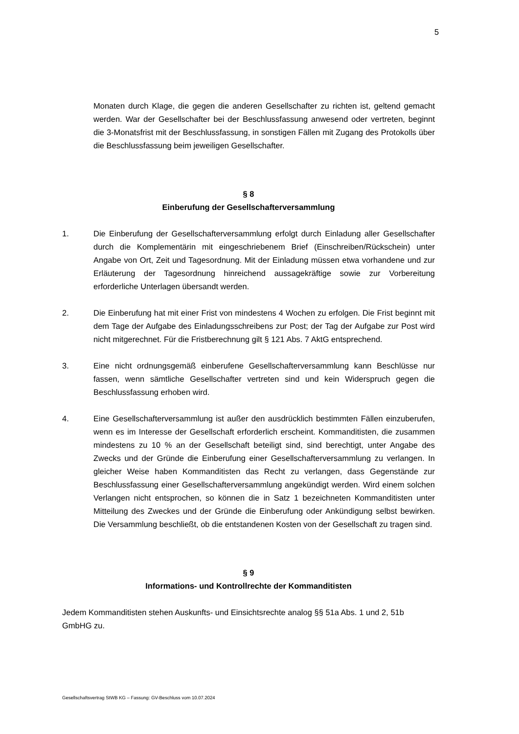5
Monaten durch Klage, die gegen die anderen Gesellschafter zu richten ist, geltend gemacht werden. War der Gesellschafter bei der Beschlussfassung anwesend oder vertreten, beginnt die 3-Monatsfrist mit der Beschlussfassung, in sonstigen Fällen mit Zugang des Protokolls über die Beschlussfassung beim jeweiligen Gesellschafter.
§ 8
Einberufung der Gesellschafterversammlung
1. Die Einberufung der Gesellschafterversammlung erfolgt durch Einladung aller Gesellschafter durch die Komplementärin mit eingeschriebenem Brief (Einschreiben/Rückschein) unter Angabe von Ort, Zeit und Tagesordnung. Mit der Einladung müssen etwa vorhandene und zur Erläuterung der Tagesordnung hinreichend aussagekräftige sowie zur Vorbereitung erforderliche Unterlagen übersandt werden.
2. Die Einberufung hat mit einer Frist von mindestens 4 Wochen zu erfolgen. Die Frist beginnt mit dem Tage der Aufgabe des Einladungsschreibens zur Post; der Tag der Aufgabe zur Post wird nicht mitgerechnet. Für die Fristberechnung gilt § 121 Abs. 7 AktG entsprechend.
3. Eine nicht ordnungsgemäß einberufene Gesellschafterversammlung kann Beschlüsse nur fassen, wenn sämtliche Gesellschafter vertreten sind und kein Widerspruch gegen die Beschlussfassung erhoben wird.
4. Eine Gesellschafterversammlung ist außer den ausdrücklich bestimmten Fällen einzuberufen, wenn es im Interesse der Gesellschaft erforderlich erscheint. Kommanditisten, die zusammen mindestens zu 10 % an der Gesellschaft beteiligt sind, sind berechtigt, unter Angabe des Zwecks und der Gründe die Einberufung einer Gesellschafterversammlung zu verlangen. In gleicher Weise haben Kommanditisten das Recht zu verlangen, dass Gegenstände zur Beschlussfassung einer Gesellschafterversammlung angekündigt werden. Wird einem solchen Verlangen nicht entsprochen, so können die in Satz 1 bezeichneten Kommanditisten unter Mitteilung des Zweckes und der Gründe die Einberufung oder Ankündigung selbst bewirken. Die Versammlung beschließt, ob die entstandenen Kosten von der Gesellschaft zu tragen sind.
§ 9
Informations- und Kontrollrechte der Kommanditisten
Jedem Kommanditisten stehen Auskunfts- und Einsichtsrechte analog §§ 51a Abs. 1 und 2, 51b GmbHG zu.
Gesellschaftsvertrag StWB KG – Fassung: GV-Beschluss vom 10.07.2024